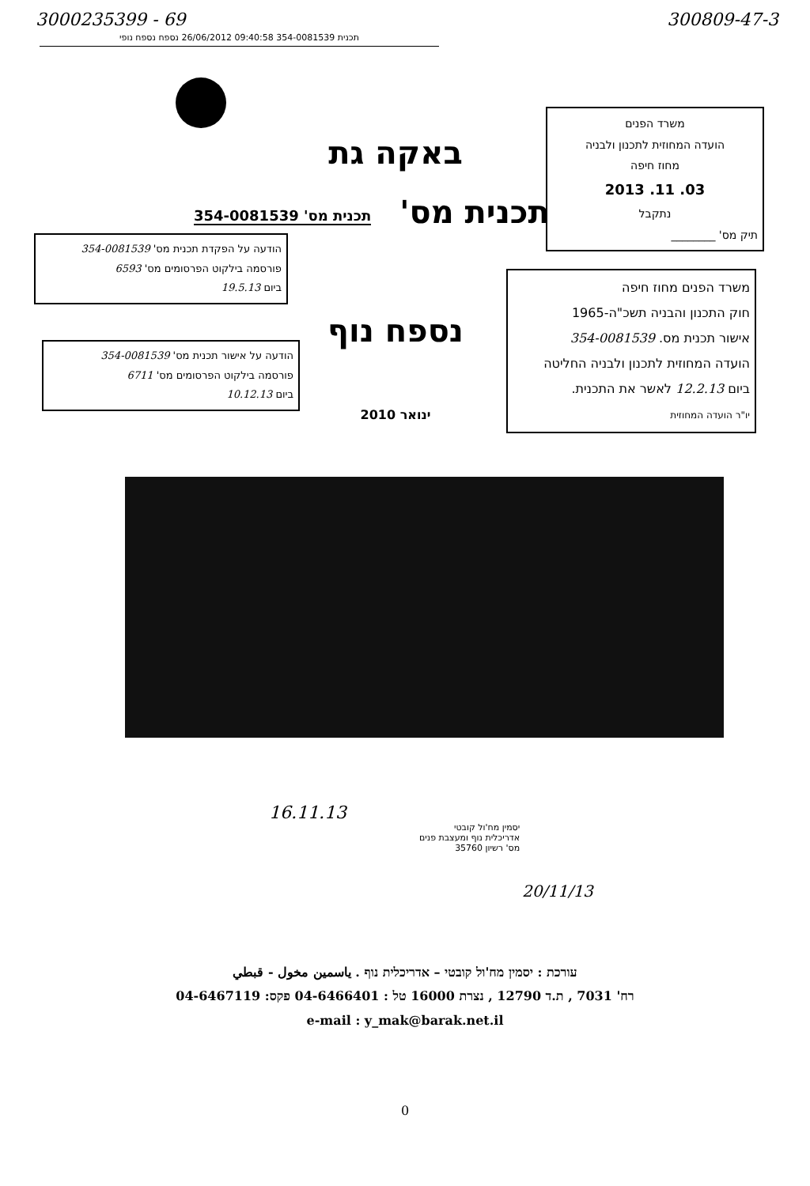3000235399 - 69 300809-47-3
תכנית 354-0081539 09:40:58 26/06/2012 נספח נספח נופי
משרד הפנים
הועדה המחוזית לתכנון ולבניה
מחוז חיפה
03. 11. 2013
נתקבל
תיק מס' ________
באקה גת
תכנית מס'
תכנית מס' 354-0081539
הודעה על הפקדת תכנית מס' 354-0081539
פורסמה בילקוט הפרסומים מס' 6593
ביום 19.5.13
הודעה על אישור תכנית מס' 354-0081539
פורסמה בילקוט הפרסומים מס' 6711
ביום 10.12.13
נספח נוף
ינואר 2010
משרד הפנים מחוז חיפה
חוק התכנון והבניה תשכ"ה-1965
אישור תכנית מס. 354-0081539
הועדה המחוזית לתכנון ולבניה החליטה
ביום 12.2.13 לאשר את התכנית.
יו"ר הועדה המחוזית
16.11.13
יסמין מח'ול קובטי
אדריכלית נוף ומעצבת פנים
מס' רשיון 35760
20/11/13
עורכת : יסמין מח'ול קובטי – אדריכלית נוף . ياسمين مخول - قبطي
רח' 7031 , ת.ד 12790 , נצרת 16000 טל : 04-6466401 פקס: 04-6467119
e-mail : y_mak@barak.net.il
0